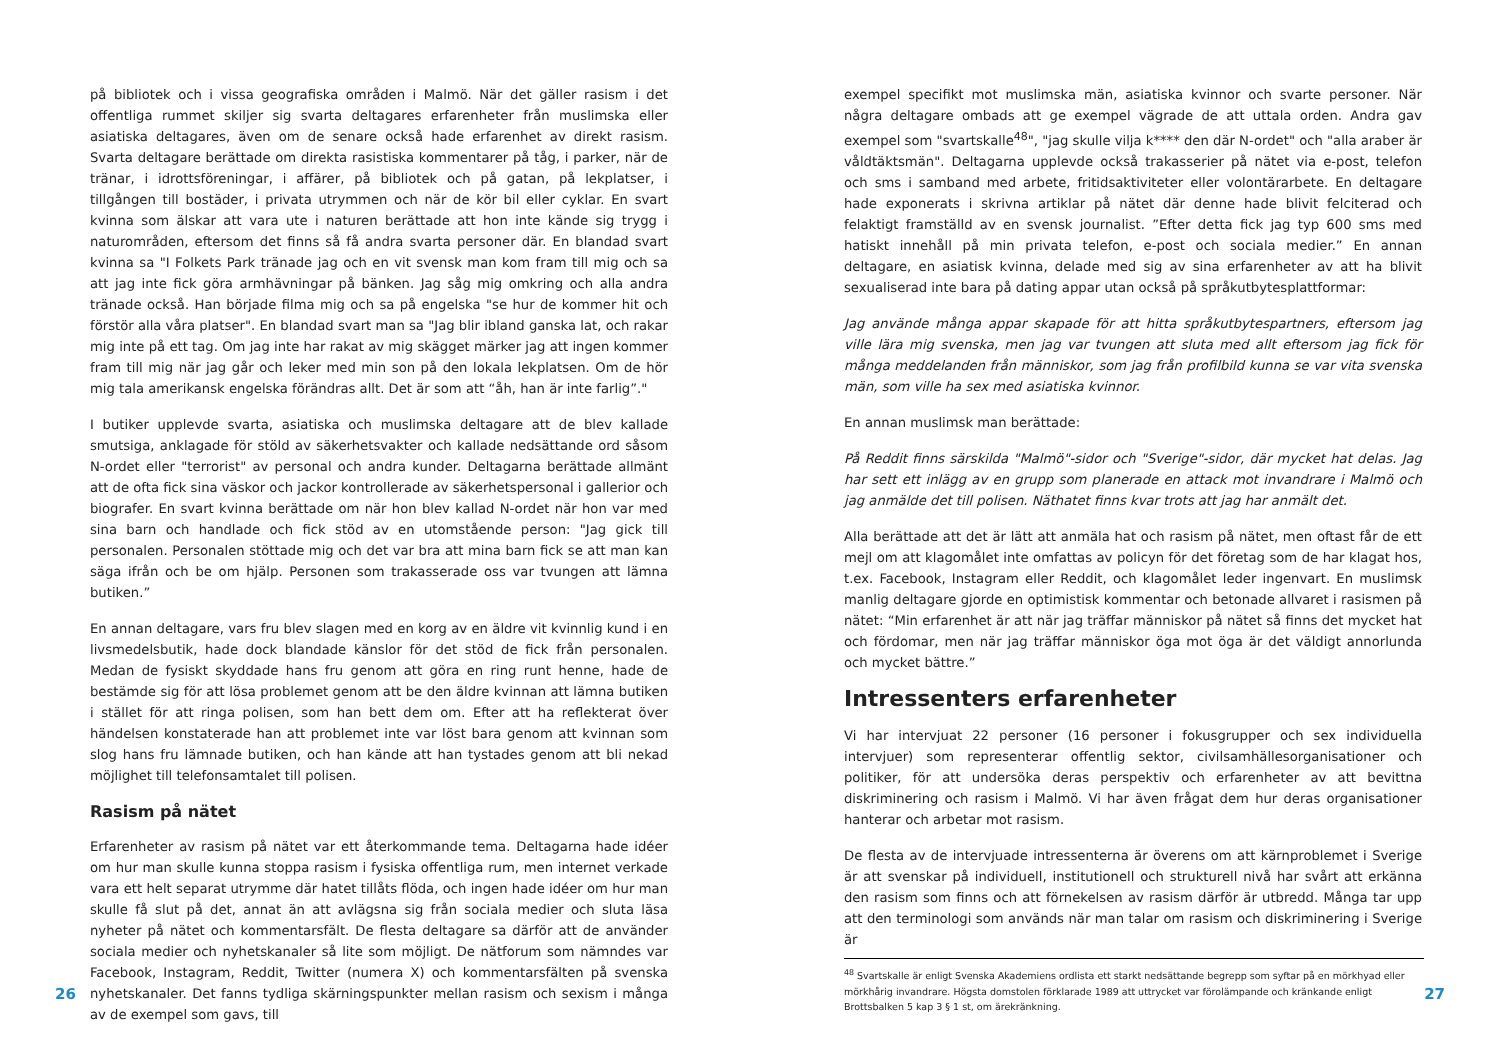på bibliotek och i vissa geografiska områden i Malmö. När det gäller rasism i det offentliga rummet skiljer sig svarta deltagares erfarenheter från muslimska eller asiatiska deltagares, även om de senare också hade erfarenhet av direkt rasism. Svarta deltagare berättade om direkta rasistiska kommentarer på tåg, i parker, när de tränar, i idrottsföreningar, i affärer, på bibliotek och på gatan, på lekplatser, i tillgången till bostäder, i privata utrymmen och när de kör bil eller cyklar. En svart kvinna som älskar att vara ute i naturen berättade att hon inte kände sig trygg i naturområden, eftersom det finns så få andra svarta personer där. En blandad svart kvinna sa "I Folkets Park tränade jag och en vit svensk man kom fram till mig och sa att jag inte fick göra armhävningar på bänken. Jag såg mig omkring och alla andra tränade också. Han började filma mig och sa på engelska "se hur de kommer hit och förstör alla våra platser". En blandad svart man sa "Jag blir ibland ganska lat, och rakar mig inte på ett tag. Om jag inte har rakat av mig skägget märker jag att ingen kommer fram till mig när jag går och leker med min son på den lokala lekplatsen. Om de hör mig tala amerikansk engelska förändras allt. Det är som att “åh, han är inte farlig”."
I butiker upplevde svarta, asiatiska och muslimska deltagare att de blev kallade smutsiga, anklagade för stöld av säkerhetsvakter och kallade nedsättande ord såsom N-ordet eller "terrorist" av personal och andra kunder. Deltagarna berättade allmänt att de ofta fick sina väskor och jackor kontrollerade av säkerhetspersonal i gallerior och biografer. En svart kvinna berättade om när hon blev kallad N-ordet när hon var med sina barn och handlade och fick stöd av en utomstående person: "Jag gick till personalen. Personalen stöttade mig och det var bra att mina barn fick se att man kan säga ifrån och be om hjälp. Personen som trakasserade oss var tvungen att lämna butiken.”
En annan deltagare, vars fru blev slagen med en korg av en äldre vit kvinnlig kund i en livsmedelsbutik, hade dock blandade känslor för det stöd de fick från personalen. Medan de fysiskt skyddade hans fru genom att göra en ring runt henne, hade de bestämde sig för att lösa problemet genom att be den äldre kvinnan att lämna butiken i stället för att ringa polisen, som han bett dem om. Efter att ha reflekterat över händelsen konstaterade han att problemet inte var löst bara genom att kvinnan som slog hans fru lämnade butiken, och han kände att han tystades genom att bli nekad möjlighet till telefonsamtalet till polisen.
Rasism på nätet
Erfarenheter av rasism på nätet var ett återkommande tema. Deltagarna hade idéer om hur man skulle kunna stoppa rasism i fysiska offentliga rum, men internet verkade vara ett helt separat utrymme där hatet tillåts flöda, och ingen hade idéer om hur man skulle få slut på det, annat än att avlägsna sig från sociala medier och sluta läsa nyheter på nätet och kommentarsfält. De flesta deltagare sa därför att de använder sociala medier och nyhetskanaler så lite som möjligt. De nätforum som nämndes var Facebook, Instagram, Reddit, Twitter (numera X) och kommentarsfälten på svenska nyhetskanaler. Det fanns tydliga skärningspunkter mellan rasism och sexism i många av de exempel som gavs, till
26
exempel specifikt mot muslimska män, asiatiska kvinnor och svarte personer. När några deltagare ombads att ge exempel vägrade de att uttala orden. Andra gav exempel som "svartskalle<sup>48</sup>", "jag skulle vilja k**** den där N-ordet" och "alla araber är våldtäktsmän". Deltagarna upplevde också trakasserier på nätet via e-post, telefon och sms i samband med arbete, fritidsaktiviteter eller volontärarbete. En deltagare hade exponerats i skrivna artiklar på nätet där denne hade blivit felciterad och felaktigt framställd av en svensk journalist. ”Efter detta fick jag typ 600 sms med hatiskt innehåll på min privata telefon, e-post och sociala medier.” En annan deltagare, en asiatisk kvinna, delade med sig av sina erfarenheter av att ha blivit sexualiserad inte bara på dating appar utan också på språkutbytesplattformar:
Jag använde många appar skapade för att hitta språkutbytespartners, eftersom jag ville lära mig svenska, men jag var tvungen att sluta med allt eftersom jag fick för många meddelanden från människor, som jag från profilbild kunna se var vita svenska män, som ville ha sex med asiatiska kvinnor.
En annan muslimsk man berättade:
På Reddit finns särskilda "Malmö"-sidor och "Sverige"-sidor, där mycket hat delas. Jag har sett ett inlägg av en grupp som planerade en attack mot invandrare i Malmö och jag anmälde det till polisen. Näthatet finns kvar trots att jag har anmält det.
Alla berättade att det är lätt att anmäla hat och rasism på nätet, men oftast får de ett mejl om att klagomålet inte omfattas av policyn för det företag som de har klagat hos, t.ex. Facebook, Instagram eller Reddit, och klagomålet leder ingenvart. En muslimsk manlig deltagare gjorde en optimistisk kommentar och betonade allvaret i rasismen på nätet: “Min erfarenhet är att när jag träffar människor på nätet så finns det mycket hat och fördomar, men när jag träffar människor öga mot öga är det väldigt annorlunda och mycket bättre.”
Intressenters erfarenheter
Vi har intervjuat 22 personer (16 personer i fokusgrupper och sex individuella intervjuer) som representerar offentlig sektor, civilsamhällesorganisationer och politiker, för att undersöka deras perspektiv och erfarenheter av att bevittna diskriminering och rasism i Malmö. Vi har även frågat dem hur deras organisationer hanterar och arbetar mot rasism.
De flesta av de intervjuade intressenterna är överens om att kärnproblemet i Sverige är att svenskar på individuell, institutionell och strukturell nivå har svårt att erkänna den rasism som finns och att förnekelsen av rasism därför är utbredd. Många tar upp att den terminologi som används när man talar om rasism och diskriminering i Sverige är
<sup>48</sup> Svartskalle är enligt Svenska Akademiens ordlista ett starkt nedsättande begrepp som syftar på en mörkhyad eller mörkhårig invandrare. Högsta domstolen förklarade 1989 att uttrycket var förolämpande och kränkande enligt Brottsbalken 5 kap 3 § 1 st, om ärekränkning.
27